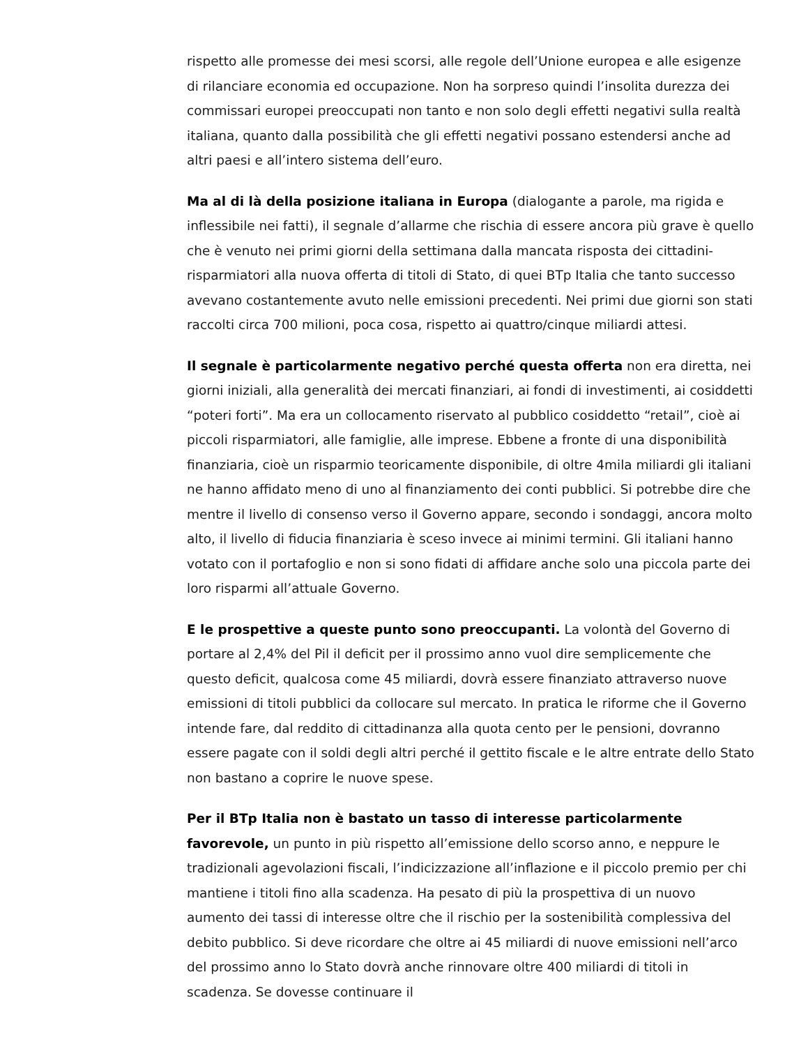rispetto alle promesse dei mesi scorsi, alle regole dell’Unione europea e alle esigenze di rilanciare economia ed occupazione. Non ha sorpreso quindi l’insolita durezza dei commissari europei preoccupati non tanto e non solo degli effetti negativi sulla realtà italiana, quanto dalla possibilità che gli effetti negativi possano estendersi anche ad altri paesi e all’intero sistema dell’euro.
Ma al di là della posizione italiana in Europa (dialogante a parole, ma rigida e inflessibile nei fatti), il segnale d’allarme che rischia di essere ancora più grave è quello che è venuto nei primi giorni della settimana dalla mancata risposta dei cittadini-risparmiatori alla nuova offerta di titoli di Stato, di quei BTp Italia che tanto successo avevano costantemente avuto nelle emissioni precedenti. Nei primi due giorni son stati raccolti circa 700 milioni, poca cosa, rispetto ai quattro/cinque miliardi attesi.
Il segnale è particolarmente negativo perché questa offerta non era diretta, nei giorni iniziali, alla generalità dei mercati finanziari, ai fondi di investimenti, ai cosiddetti “poteri forti”. Ma era un collocamento riservato al pubblico cosiddetto “retail”, cioè ai piccoli risparmiatori, alle famiglie, alle imprese. Ebbene a fronte di una disponibilità finanziaria, cioè un risparmio teoricamente disponibile, di oltre 4mila miliardi gli italiani ne hanno affidato meno di uno al finanziamento dei conti pubblici. Si potrebbe dire che mentre il livello di consenso verso il Governo appare, secondo i sondaggi, ancora molto alto, il livello di fiducia finanziaria è sceso invece ai minimi termini. Gli italiani hanno votato con il portafoglio e non si sono fidati di affidare anche solo una piccola parte dei loro risparmi all’attuale Governo.
E le prospettive a queste punto sono preoccupanti. La volontà del Governo di portare al 2,4% del Pil il deficit per il prossimo anno vuol dire semplicemente che questo deficit, qualcosa come 45 miliardi, dovrà essere finanziato attraverso nuove emissioni di titoli pubblici da collocare sul mercato. In pratica le riforme che il Governo intende fare, dal reddito di cittadinanza alla quota cento per le pensioni, dovranno essere pagate con il soldi degli altri perché il gettito fiscale e le altre entrate dello Stato non bastano a coprire le nuove spese.
Per il BTp Italia non è bastato un tasso di interesse particolarmente favorevole, un punto in più rispetto all’emissione dello scorso anno, e neppure le tradizionali agevolazioni fiscali, l’indicizzazione all’inflazione e il piccolo premio per chi mantiene i titoli fino alla scadenza. Ha pesato di più la prospettiva di un nuovo aumento dei tassi di interesse oltre che il rischio per la sostenibilità complessiva del debito pubblico. Si deve ricordare che oltre ai 45 miliardi di nuove emissioni nell’arco del prossimo anno lo Stato dovrà anche rinnovare oltre 400 miliardi di titoli in scadenza. Se dovesse continuare il